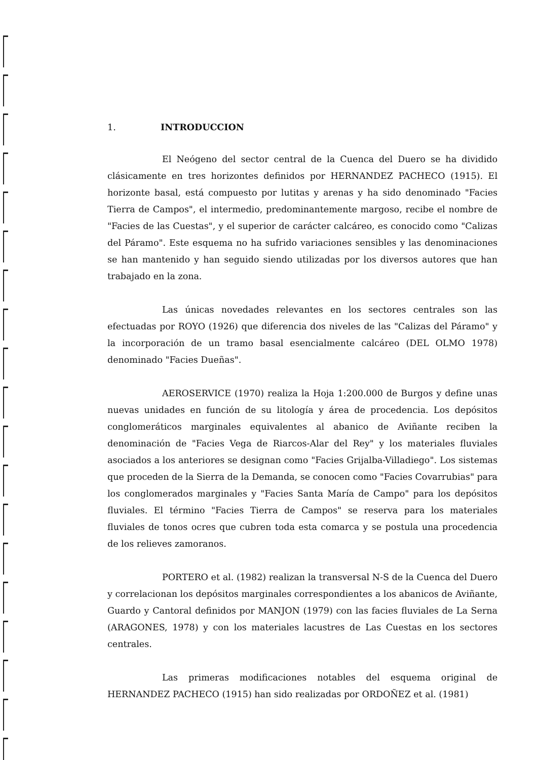1. INTRODUCCION
El Neógeno del sector central de la Cuenca del Duero se ha dividido clásicamente en tres horizontes definidos por HERNANDEZ PACHECO (1915). El horizonte basal, está compuesto por lutitas y arenas y ha sido denominado "Facies Tierra de Campos", el intermedio, predominantemente margoso, recibe el nombre de "Facies de las Cuestas", y el superior de carácter calcáreo, es conocido como "Calizas del Páramo". Este esquema no ha sufrido variaciones sensibles y las denominaciones se han mantenido y han seguido siendo utilizadas por los diversos autores que han trabajado en la zona.
Las únicas novedades relevantes en los sectores centrales son las efectuadas por ROYO (1926) que diferencia dos niveles de las "Calizas del Páramo" y la incorporación de un tramo basal esencialmente calcáreo (DEL OLMO 1978) denominado "Facies Dueñas".
AEROSERVICE (1970) realiza la Hoja 1:200.000 de Burgos y define unas nuevas unidades en función de su litología y área de procedencia. Los depósitos conglomeráticos marginales equivalentes al abanico de Aviñante reciben la denominación de "Facies Vega de Riarcos-Alar del Rey" y los materiales fluviales asociados a los anteriores se designan como "Facies Grijalba-Villadiego". Los sistemas que proceden de la Sierra de la Demanda, se conocen como "Facies Covarrubias" para los conglomerados marginales y "Facies Santa María de Campo" para los depósitos fluviales. El término "Facies Tierra de Campos" se reserva para los materiales fluviales de tonos ocres que cubren toda esta comarca y se postula una procedencia de los relieves zamoranos.
PORTERO et al. (1982) realizan la transversal N-S de la Cuenca del Duero y correlacionan los depósitos marginales correspondientes a los abanicos de Aviñante, Guardo y Cantoral definidos por MANJON (1979) con las facies fluviales de La Serna (ARAGONES, 1978) y con los materiales lacustres de Las Cuestas en los sectores centrales.
Las primeras modificaciones notables del esquema original de HERNANDEZ PACHECO (1915) han sido realizadas por ORDOÑEZ et al. (1981)